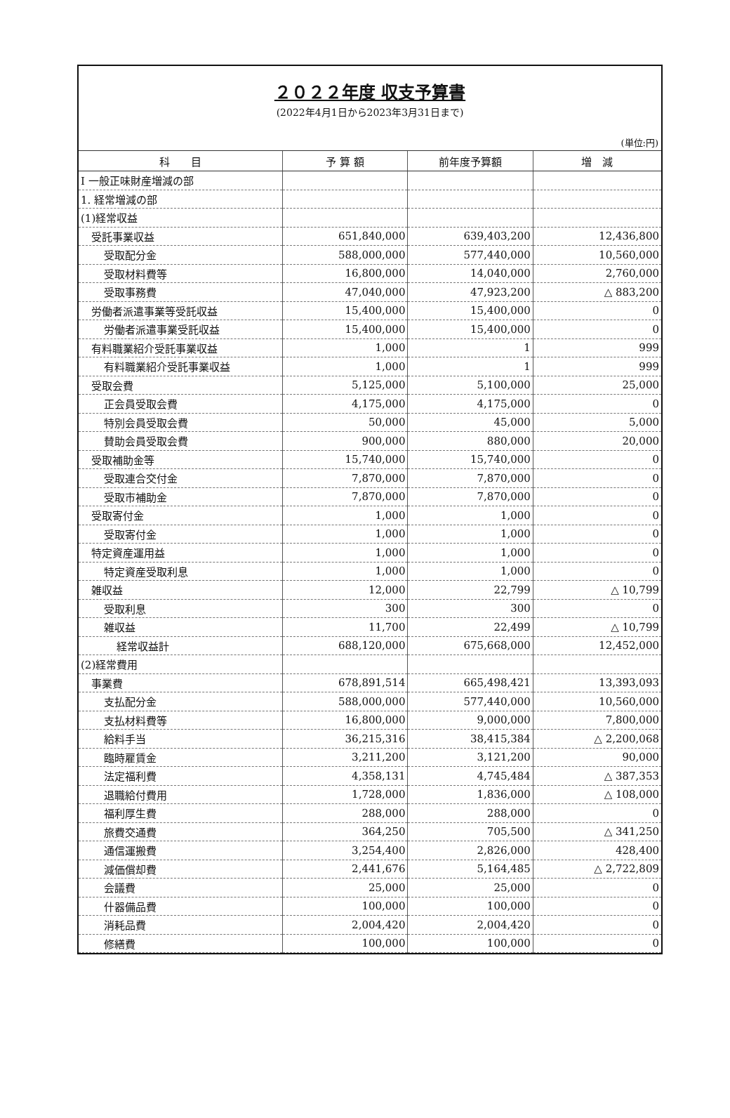２０２２年度 収支予算書
(2022年4月1日から2023年3月31日まで)
(単位:円)
| 科 目 | 予 算 額 | 前年度予算額 | 増 減 |
| --- | --- | --- | --- |
| Ⅰ 一般正味財産増減の部 | | | |
| 1. 経常増減の部 | | | |
| (1)経常収益 | | | |
| 受託事業収益 | 651,840,000 | 639,403,200 | 12,436,800 |
| 受取配分金 | 588,000,000 | 577,440,000 | 10,560,000 |
| 受取材料費等 | 16,800,000 | 14,040,000 | 2,760,000 |
| 受取事務費 | 47,040,000 | 47,923,200 | △ 883,200 |
| 労働者派遣事業等受託収益 | 15,400,000 | 15,400,000 | 0 |
| 労働者派遣事業受託収益 | 15,400,000 | 15,400,000 | 0 |
| 有料職業紹介受託事業収益 | 1,000 | 1 | 999 |
| 有料職業紹介受託事業収益 | 1,000 | 1 | 999 |
| 受取会費 | 5,125,000 | 5,100,000 | 25,000 |
| 正会員受取会費 | 4,175,000 | 4,175,000 | 0 |
| 特別会員受取会費 | 50,000 | 45,000 | 5,000 |
| 賛助会員受取会費 | 900,000 | 880,000 | 20,000 |
| 受取補助金等 | 15,740,000 | 15,740,000 | 0 |
| 受取連合交付金 | 7,870,000 | 7,870,000 | 0 |
| 受取市補助金 | 7,870,000 | 7,870,000 | 0 |
| 受取寄付金 | 1,000 | 1,000 | 0 |
| 受取寄付金 | 1,000 | 1,000 | 0 |
| 特定資産運用益 | 1,000 | 1,000 | 0 |
| 特定資産受取利息 | 1,000 | 1,000 | 0 |
| 雑収益 | 12,000 | 22,799 | △ 10,799 |
| 受取利息 | 300 | 300 | 0 |
| 雑収益 | 11,700 | 22,499 | △ 10,799 |
| 経常収益計 | 688,120,000 | 675,668,000 | 12,452,000 |
| (2)経常費用 | | | |
| 事業費 | 678,891,514 | 665,498,421 | 13,393,093 |
| 支払配分金 | 588,000,000 | 577,440,000 | 10,560,000 |
| 支払材料費等 | 16,800,000 | 9,000,000 | 7,800,000 |
| 給料手当 | 36,215,316 | 38,415,384 | △ 2,200,068 |
| 臨時雇賃金 | 3,211,200 | 3,121,200 | 90,000 |
| 法定福利費 | 4,358,131 | 4,745,484 | △ 387,353 |
| 退職給付費用 | 1,728,000 | 1,836,000 | △ 108,000 |
| 福利厚生費 | 288,000 | 288,000 | 0 |
| 旅費交通費 | 364,250 | 705,500 | △ 341,250 |
| 通信運搬費 | 3,254,400 | 2,826,000 | 428,400 |
| 減価償却費 | 2,441,676 | 5,164,485 | △ 2,722,809 |
| 会議費 | 25,000 | 25,000 | 0 |
| 什器備品費 | 100,000 | 100,000 | 0 |
| 消耗品費 | 2,004,420 | 2,004,420 | 0 |
| 修繕費 | 100,000 | 100,000 | 0 |